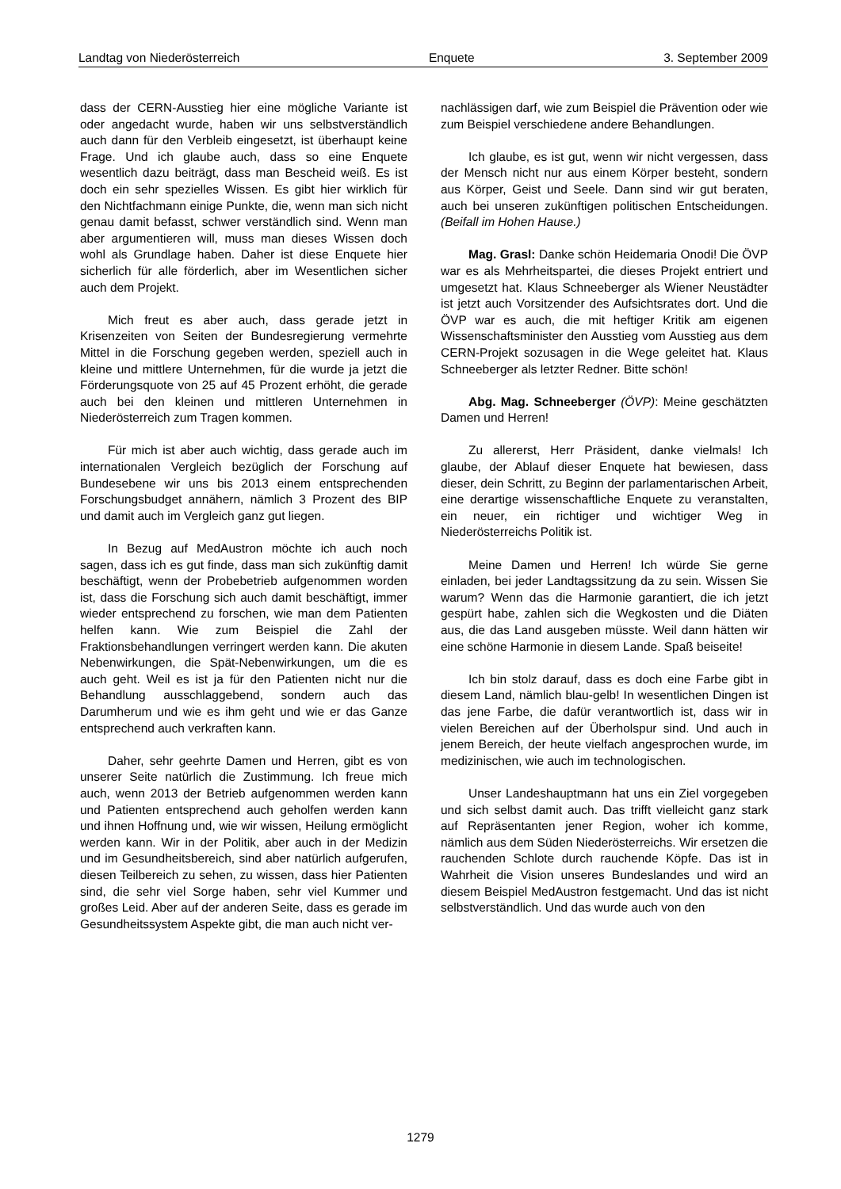Landtag von Niederösterreich Enquete 3. September 2009
dass der CERN-Ausstieg hier eine mögliche Variante ist oder angedacht wurde, haben wir uns selbstverständlich auch dann für den Verbleib eingesetzt, ist überhaupt keine Frage. Und ich glaube auch, dass so eine Enquete wesentlich dazu beiträgt, dass man Bescheid weiß. Es ist doch ein sehr spezielles Wissen. Es gibt hier wirklich für den Nichtfachmann einige Punkte, die, wenn man sich nicht genau damit befasst, schwer verständlich sind. Wenn man aber argumentieren will, muss man dieses Wissen doch wohl als Grundlage haben. Daher ist diese Enquete hier sicherlich für alle förderlich, aber im Wesentlichen sicher auch dem Projekt.
Mich freut es aber auch, dass gerade jetzt in Krisenzeiten von Seiten der Bundesregierung vermehrte Mittel in die Forschung gegeben werden, speziell auch in kleine und mittlere Unternehmen, für die wurde ja jetzt die Förderungsquote von 25 auf 45 Prozent erhöht, die gerade auch bei den kleinen und mittleren Unternehmen in Niederösterreich zum Tragen kommen.
Für mich ist aber auch wichtig, dass gerade auch im internationalen Vergleich bezüglich der Forschung auf Bundesebene wir uns bis 2013 einem entsprechenden Forschungsbudget annähern, nämlich 3 Prozent des BIP und damit auch im Vergleich ganz gut liegen.
In Bezug auf MedAustron möchte ich auch noch sagen, dass ich es gut finde, dass man sich zukünftig damit beschäftigt, wenn der Probebetrieb aufgenommen worden ist, dass die Forschung sich auch damit beschäftigt, immer wieder entsprechend zu forschen, wie man dem Patienten helfen kann. Wie zum Beispiel die Zahl der Fraktionsbehandlungen verringert werden kann. Die akuten Nebenwirkungen, die Spät-Nebenwirkungen, um die es auch geht. Weil es ist ja für den Patienten nicht nur die Behandlung ausschlaggebend, sondern auch das Darumherum und wie es ihm geht und wie er das Ganze entsprechend auch verkraften kann.
Daher, sehr geehrte Damen und Herren, gibt es von unserer Seite natürlich die Zustimmung. Ich freue mich auch, wenn 2013 der Betrieb aufgenommen werden kann und Patienten entsprechend auch geholfen werden kann und ihnen Hoffnung und, wie wir wissen, Heilung ermöglicht werden kann. Wir in der Politik, aber auch in der Medizin und im Gesundheitsbereich, sind aber natürlich aufgerufen, diesen Teilbereich zu sehen, zu wissen, dass hier Patienten sind, die sehr viel Sorge haben, sehr viel Kummer und großes Leid. Aber auf der anderen Seite, dass es gerade im Gesundheitssystem Aspekte gibt, die man auch nicht ver-
nachlässigen darf, wie zum Beispiel die Prävention oder wie zum Beispiel verschiedene andere Behandlungen.
Ich glaube, es ist gut, wenn wir nicht vergessen, dass der Mensch nicht nur aus einem Körper besteht, sondern aus Körper, Geist und Seele. Dann sind wir gut beraten, auch bei unseren zukünftigen politischen Entscheidungen. (Beifall im Hohen Hause.)
Mag. Grasl: Danke schön Heidemaria Onodi! Die ÖVP war es als Mehrheitspartei, die dieses Projekt entriert und umgesetzt hat. Klaus Schneeberger als Wiener Neustädter ist jetzt auch Vorsitzender des Aufsichtsrates dort. Und die ÖVP war es auch, die mit heftiger Kritik am eigenen Wissenschaftsminister den Ausstieg vom Ausstieg aus dem CERN-Projekt sozusagen in die Wege geleitet hat. Klaus Schneeberger als letzter Redner. Bitte schön!
Abg. Mag. Schneeberger (ÖVP): Meine geschätzten Damen und Herren!
Zu allererst, Herr Präsident, danke vielmals! Ich glaube, der Ablauf dieser Enquete hat bewiesen, dass dieser, dein Schritt, zu Beginn der parlamentarischen Arbeit, eine derartige wissenschaftliche Enquete zu veranstalten, ein neuer, ein richtiger und wichtiger Weg in Niederösterreichs Politik ist.
Meine Damen und Herren! Ich würde Sie gerne einladen, bei jeder Landtagssitzung da zu sein. Wissen Sie warum? Wenn das die Harmonie garantiert, die ich jetzt gespürt habe, zahlen sich die Wegkosten und die Diäten aus, die das Land ausgeben müsste. Weil dann hätten wir eine schöne Harmonie in diesem Lande. Spaß beiseite!
Ich bin stolz darauf, dass es doch eine Farbe gibt in diesem Land, nämlich blau-gelb! In wesentlichen Dingen ist das jene Farbe, die dafür verantwortlich ist, dass wir in vielen Bereichen auf der Überholspur sind. Und auch in jenem Bereich, der heute vielfach angesprochen wurde, im medizinischen, wie auch im technologischen.
Unser Landeshauptmann hat uns ein Ziel vorgegeben und sich selbst damit auch. Das trifft vielleicht ganz stark auf Repräsentanten jener Region, woher ich komme, nämlich aus dem Süden Niederösterreichs. Wir ersetzen die rauchenden Schlote durch rauchende Köpfe. Das ist in Wahrheit die Vision unseres Bundeslandes und wird an diesem Beispiel MedAustron festgemacht. Und das ist nicht selbstverständlich. Und das wurde auch von den
1279